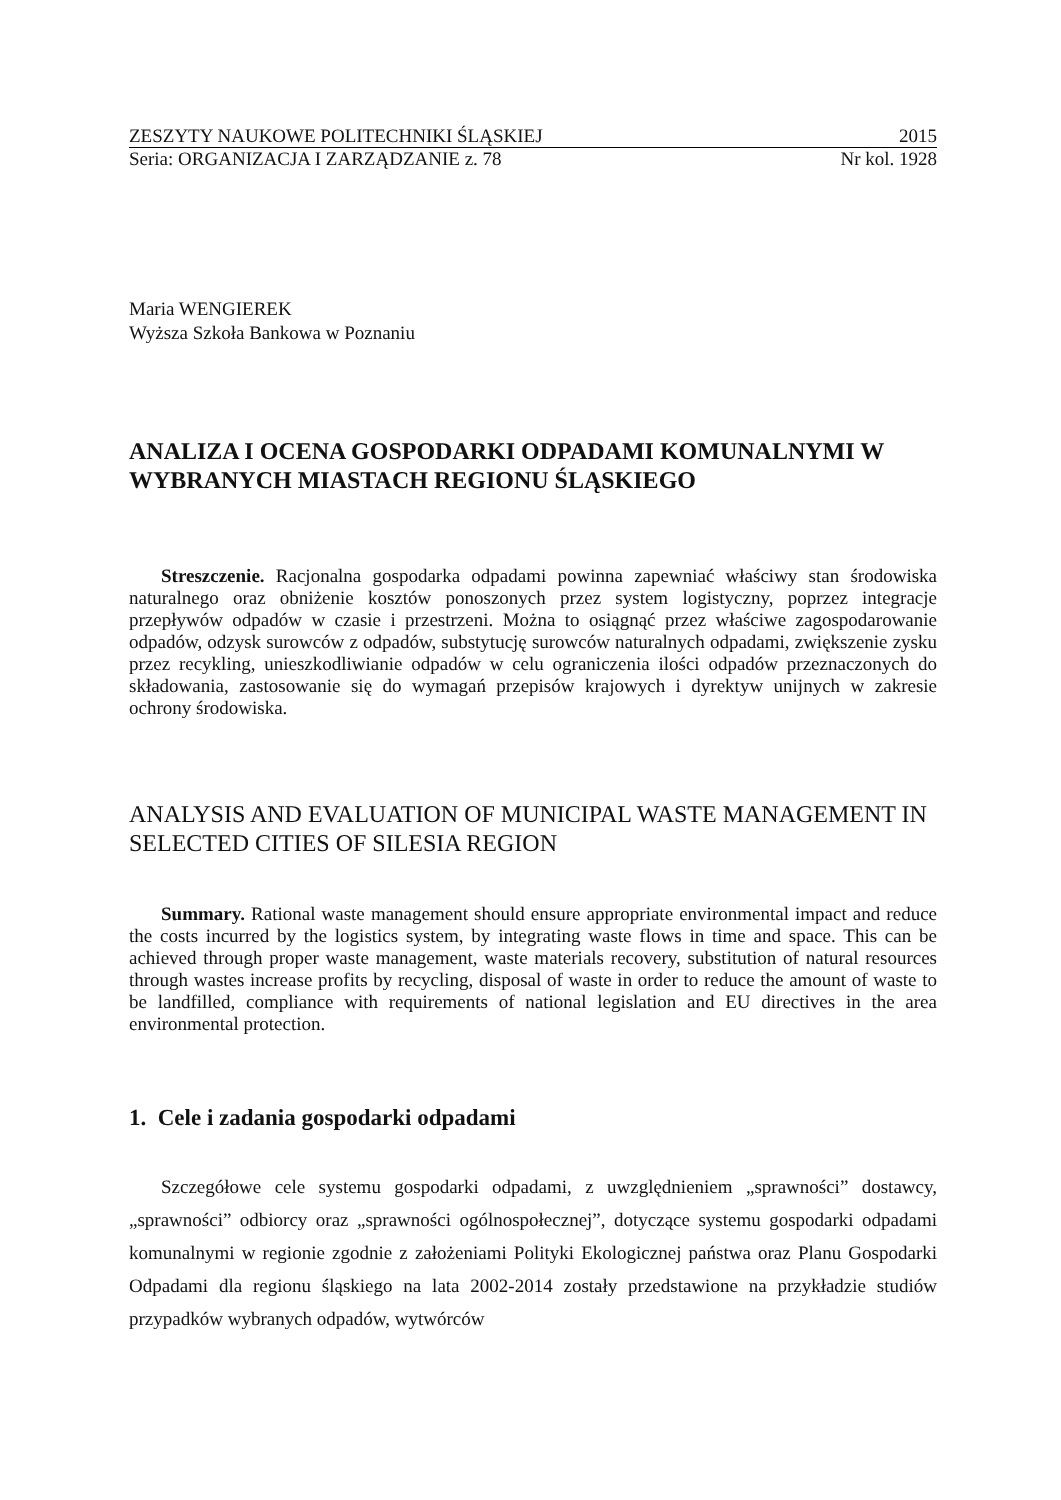ZESZYTY NAUKOWE POLITECHNIKI ŚLĄSKIEJ 2015
Seria: ORGANIZACJA I ZARZĄDZANIE z. 78 Nr kol. 1928
Maria WENGIEREK
Wyższa Szkoła Bankowa w Poznaniu
ANALIZA I OCENA GOSPODARKI ODPADAMI KOMUNALNYMI W WYBRANYCH MIASTACH REGIONU ŚLĄSKIEGO
Streszczenie. Racjonalna gospodarka odpadami powinna zapewniać właściwy stan środowiska naturalnego oraz obniżenie kosztów ponoszonych przez system logistyczny, poprzez integracje przepływów odpadów w czasie i przestrzeni. Można to osiągnąć przez właściwe zagospodarowanie odpadów, odzysk surowców z odpadów, substytucję surowców naturalnych odpadami, zwiększenie zysku przez recykling, unieszkodliwianie odpadów w celu ograniczenia ilości odpadów przeznaczonych do składowania, zastosowanie się do wymagań przepisów krajowych i dyrektyw unijnych w zakresie ochrony środowiska.
ANALYSIS AND EVALUATION OF MUNICIPAL WASTE MANAGEMENT IN SELECTED CITIES OF SILESIA REGION
Summary. Rational waste management should ensure appropriate environmental impact and reduce the costs incurred by the logistics system, by integrating waste flows in time and space. This can be achieved through proper waste management, waste materials recovery, substitution of natural resources through wastes increase profits by recycling, disposal of waste in order to reduce the amount of waste to be landfilled, compliance with requirements of national legislation and EU directives in the area environmental protection.
1. Cele i zadania gospodarki odpadami
Szczegółowe cele systemu gospodarki odpadami, z uwzględnieniem „sprawności” dostawcy, „sprawności” odbiorcy oraz „sprawności ogólnospołecznej”, dotyczące systemu gospodarki odpadami komunalnymi w regionie zgodnie z założeniami Polityki Ekologicznej państwa oraz Planu Gospodarki Odpadami dla regionu śląskiego na lata 2002-2014 zostały przedstawione na przykładzie studiów przypadków wybranych odpadów, wytwórców